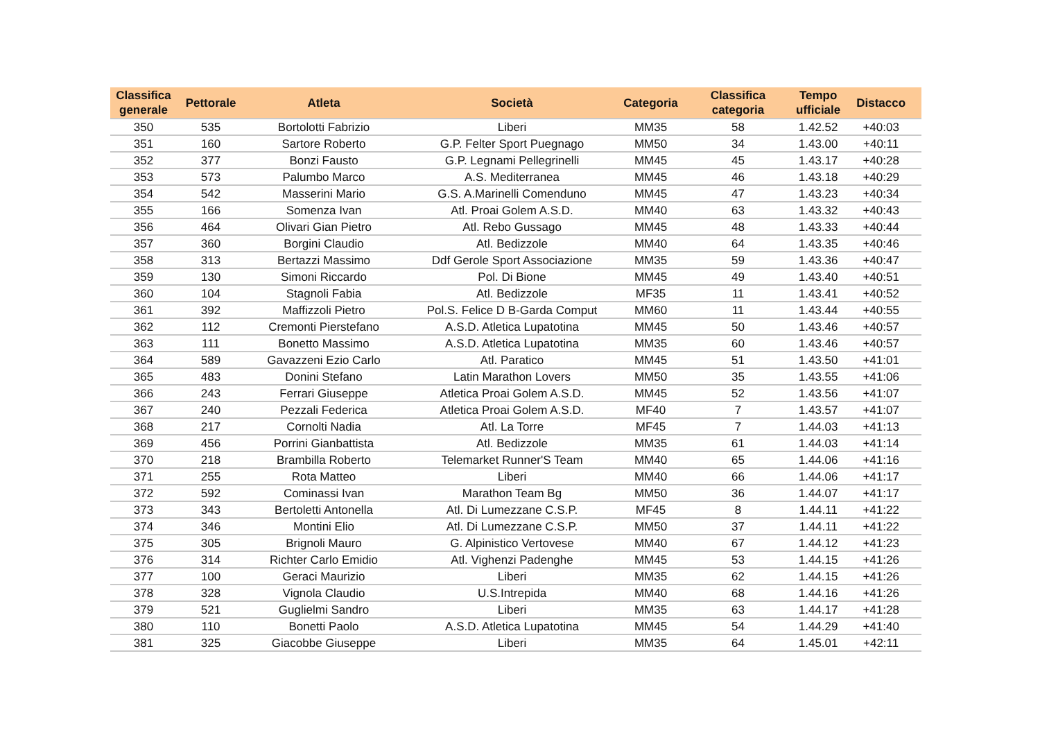| Classifica generale | Pettorale | Atleta | Società | Categoria | Classifica categoria | Tempo ufficiale | Distacco |
| --- | --- | --- | --- | --- | --- | --- | --- |
| 350 | 535 | Bortolotti Fabrizio | Liberi | MM35 | 58 | 1.42.52 | +40:03 |
| 351 | 160 | Sartore Roberto | G.P. Felter Sport Puegnago | MM50 | 34 | 1.43.00 | +40:11 |
| 352 | 377 | Bonzi Fausto | G.P. Legnami Pellegrinelli | MM45 | 45 | 1.43.17 | +40:28 |
| 353 | 573 | Palumbo Marco | A.S. Mediterranea | MM45 | 46 | 1.43.18 | +40:29 |
| 354 | 542 | Masserini Mario | G.S. A.Marinelli Comenduno | MM45 | 47 | 1.43.23 | +40:34 |
| 355 | 166 | Somenza Ivan | Atl. Proai Golem A.S.D. | MM40 | 63 | 1.43.32 | +40:43 |
| 356 | 464 | Olivari Gian Pietro | Atl. Rebo Gussago | MM45 | 48 | 1.43.33 | +40:44 |
| 357 | 360 | Borgini Claudio | Atl. Bedizzole | MM40 | 64 | 1.43.35 | +40:46 |
| 358 | 313 | Bertazzi Massimo | Ddf Gerole Sport Associazione | MM35 | 59 | 1.43.36 | +40:47 |
| 359 | 130 | Simoni Riccardo | Pol. Di Bione | MM45 | 49 | 1.43.40 | +40:51 |
| 360 | 104 | Stagnoli Fabia | Atl. Bedizzole | MF35 | 11 | 1.43.41 | +40:52 |
| 361 | 392 | Maffizzoli Pietro | Pol.S. Felice D B-Garda Comput | MM60 | 11 | 1.43.44 | +40:55 |
| 362 | 112 | Cremonti Pierstefano | A.S.D. Atletica Lupatotina | MM45 | 50 | 1.43.46 | +40:57 |
| 363 | 111 | Bonetto Massimo | A.S.D. Atletica Lupatotina | MM35 | 60 | 1.43.46 | +40:57 |
| 364 | 589 | Gavazzeni Ezio Carlo | Atl. Paratico | MM45 | 51 | 1.43.50 | +41:01 |
| 365 | 483 | Donini Stefano | Latin Marathon Lovers | MM50 | 35 | 1.43.55 | +41:06 |
| 366 | 243 | Ferrari Giuseppe | Atletica Proai Golem A.S.D. | MM45 | 52 | 1.43.56 | +41:07 |
| 367 | 240 | Pezzali Federica | Atletica Proai Golem A.S.D. | MF40 | 7 | 1.43.57 | +41:07 |
| 368 | 217 | Cornolti Nadia | Atl. La Torre | MF45 | 7 | 1.44.03 | +41:13 |
| 369 | 456 | Porrini Gianbattista | Atl. Bedizzole | MM35 | 61 | 1.44.03 | +41:14 |
| 370 | 218 | Brambilla Roberto | Telemarket Runner'S Team | MM40 | 65 | 1.44.06 | +41:16 |
| 371 | 255 | Rota Matteo | Liberi | MM40 | 66 | 1.44.06 | +41:17 |
| 372 | 592 | Cominassi Ivan | Marathon Team Bg | MM50 | 36 | 1.44.07 | +41:17 |
| 373 | 343 | Bertoletti Antonella | Atl. Di Lumezzane C.S.P. | MF45 | 8 | 1.44.11 | +41:22 |
| 374 | 346 | Montini Elio | Atl. Di Lumezzane C.S.P. | MM50 | 37 | 1.44.11 | +41:22 |
| 375 | 305 | Brignoli Mauro | G. Alpinistico Vertovese | MM40 | 67 | 1.44.12 | +41:23 |
| 376 | 314 | Richter Carlo Emidio | Atl. Vighenzi Padenghe | MM45 | 53 | 1.44.15 | +41:26 |
| 377 | 100 | Geraci Maurizio | Liberi | MM35 | 62 | 1.44.15 | +41:26 |
| 378 | 328 | Vignola Claudio | U.S.Intrepida | MM40 | 68 | 1.44.16 | +41:26 |
| 379 | 521 | Guglielmi Sandro | Liberi | MM35 | 63 | 1.44.17 | +41:28 |
| 380 | 110 | Bonetti Paolo | A.S.D. Atletica Lupatotina | MM45 | 54 | 1.44.29 | +41:40 |
| 381 | 325 | Giacobbe Giuseppe | Liberi | MM35 | 64 | 1.45.01 | +42:11 |